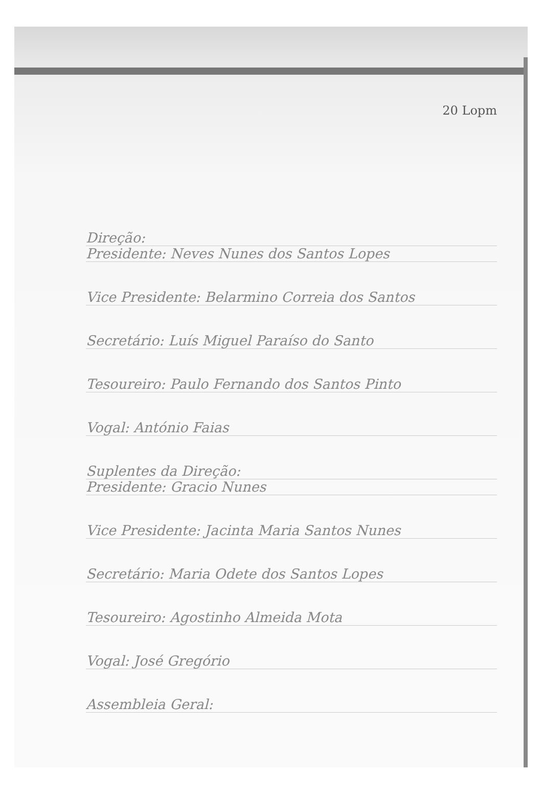20 Lopm
Direção:
Presidente: Neves Nunes dos Santos Lopes
Vice Presidente: Belarmino Correia dos Santos
Secretário: Luís Miguel Paraíso do Santo
Tesoureiro: Paulo Fernando dos Santos Pinto
Vogal: António Faias
Suplentes da Direção:
Presidente: Gracio Nunes
Vice Presidente: Jacinta Maria Santos Nunes
Secretário: Maria Odete dos Santos Lopes
Tesoureiro: Agostinho Almeida Mota
Vogal: José Gregório
Assembleia Geral: